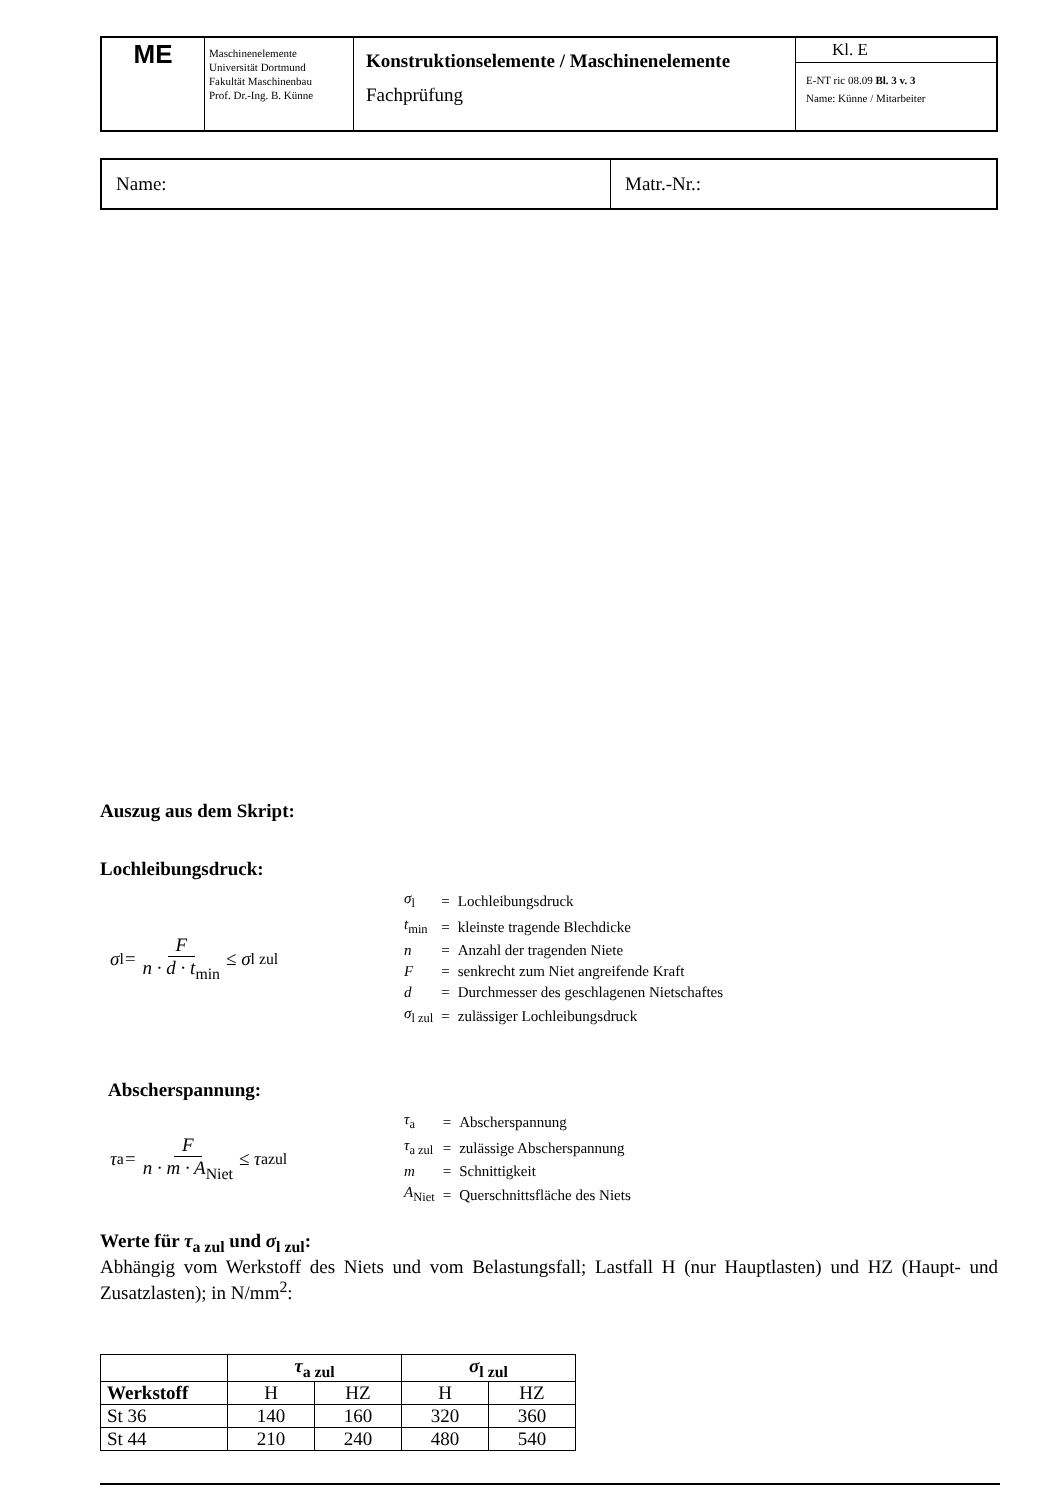| ME | Maschinenelemente Universität Dortmund Fakultät Maschinenbau Prof. Dr.-Ing. B. Künne | Konstruktionselemente / Maschinenelemente Fachprüfung | Kl. E E-NT ric 08.09 Bl. 3 v. 3 Name: Künne / Mitarbeiter |
| Name: | Matr.-Nr.: |
Auszug aus dem Skript:
Lochleibungsdruck:
σ<sub>l</sub> = F n · d · t<sub>min</sub> ≤ σ<sub>l zul</sub>
| σ<sub>l</sub> | = | Lochleibungsdruck |
| t<sub>min</sub> | = | kleinste tragende Blechdicke |
| n | = | Anzahl der tragenden Niete |
| F | = | senkrecht zum Niet angreifende Kraft |
| d | = | Durchmesser des geschlagenen Nietschaftes |
| σ<sub>l zul</sub> | = | zulässiger Lochleibungsdruck |
Abscherspannung:
τ<sub>a</sub> = F n · m · A<sub>Niet</sub> ≤ τ<sub>azul</sub>
| τ<sub>a</sub> | = | Abscherspannung |
| τ<sub>a zul</sub> | = | zulässige Abscherspannung |
| m | = | Schnittigkeit |
| A<sub>Niet</sub> | = | Querschnittsfläche des Niets |
Werte für τ<sub>a zul</sub> und σ<sub>l zul</sub>:
Abhängig vom Werkstoff des Niets und vom Belastungsfall; Lastfall H (nur Hauptlasten) und HZ (Haupt- und Zusatzlasten); in N/mm<sup>2</sup>:
| | τ<sub>a zul</sub> | | σ<sub>l zul</sub> | |
| --- | --- | --- | --- | --- |
| Werkstoff | H | HZ | H | HZ |
| St 36 | 140 | 160 | 320 | 360 |
| St 44 | 210 | 240 | 480 | 540 |